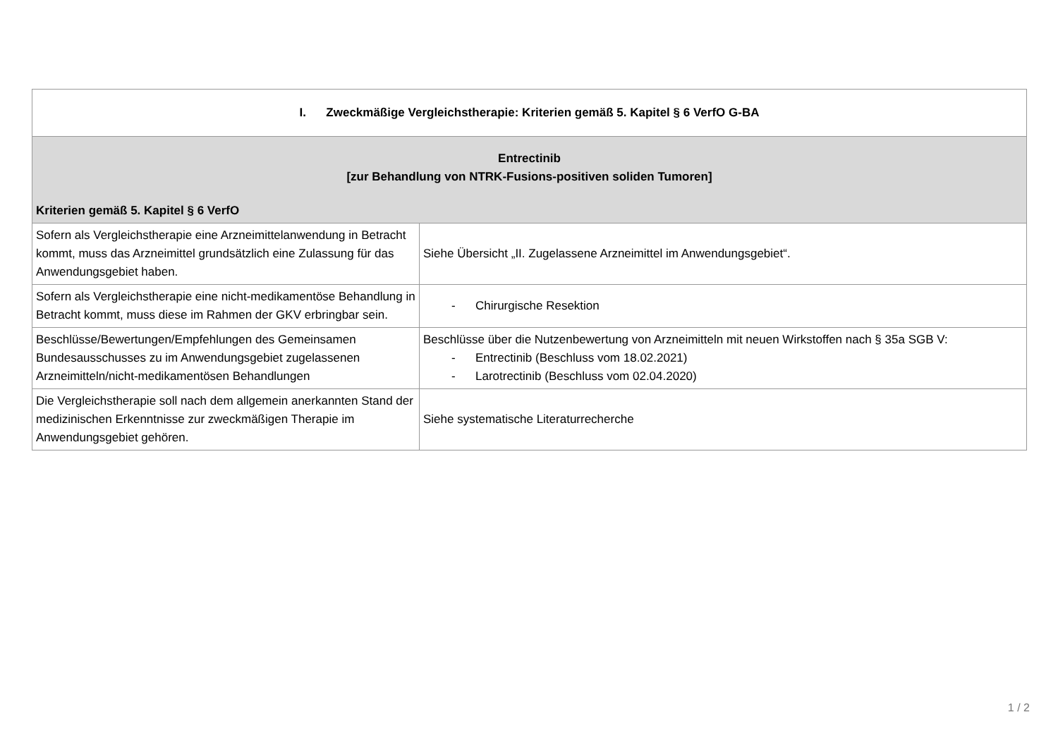| I. Zweckmäßige Vergleichstherapie: Kriterien gemäß 5. Kapitel § 6 VerfO G-BA | |
| Entrectinib [zur Behandlung von NTRK-Fusions-positiven soliden Tumoren] Kriterien gemäß 5. Kapitel § 6 VerfO | |
| Sofern als Vergleichstherapie eine Arzneimittelanwendung in Betracht kommt, muss das Arzneimittel grundsätzlich eine Zulassung für das Anwendungsgebiet haben. | Siehe Übersicht „II. Zugelassene Arzneimittel im Anwendungsgebiet“. |
| Sofern als Vergleichstherapie eine nicht-medikamentöse Behandlung in Betracht kommt, muss diese im Rahmen der GKV erbringbar sein. | - Chirurgische Resektion |
| Beschlüsse/Bewertungen/Empfehlungen des Gemeinsamen Bundesausschusses zu im Anwendungsgebiet zugelassenen Arzneimitteln/nicht-medikamentösen Behandlungen | Beschlüsse über die Nutzenbewertung von Arzneimitteln mit neuen Wirkstoffen nach § 35a SGB V: - Entrectinib (Beschluss vom 18.02.2021) - Larotrectinib (Beschluss vom 02.04.2020) |
| Die Vergleichstherapie soll nach dem allgemein anerkannten Stand der medizinischen Erkenntnisse zur zweckmäßigen Therapie im Anwendungsgebiet gehören. | Siehe systematische Literaturrecherche |
1 / 2